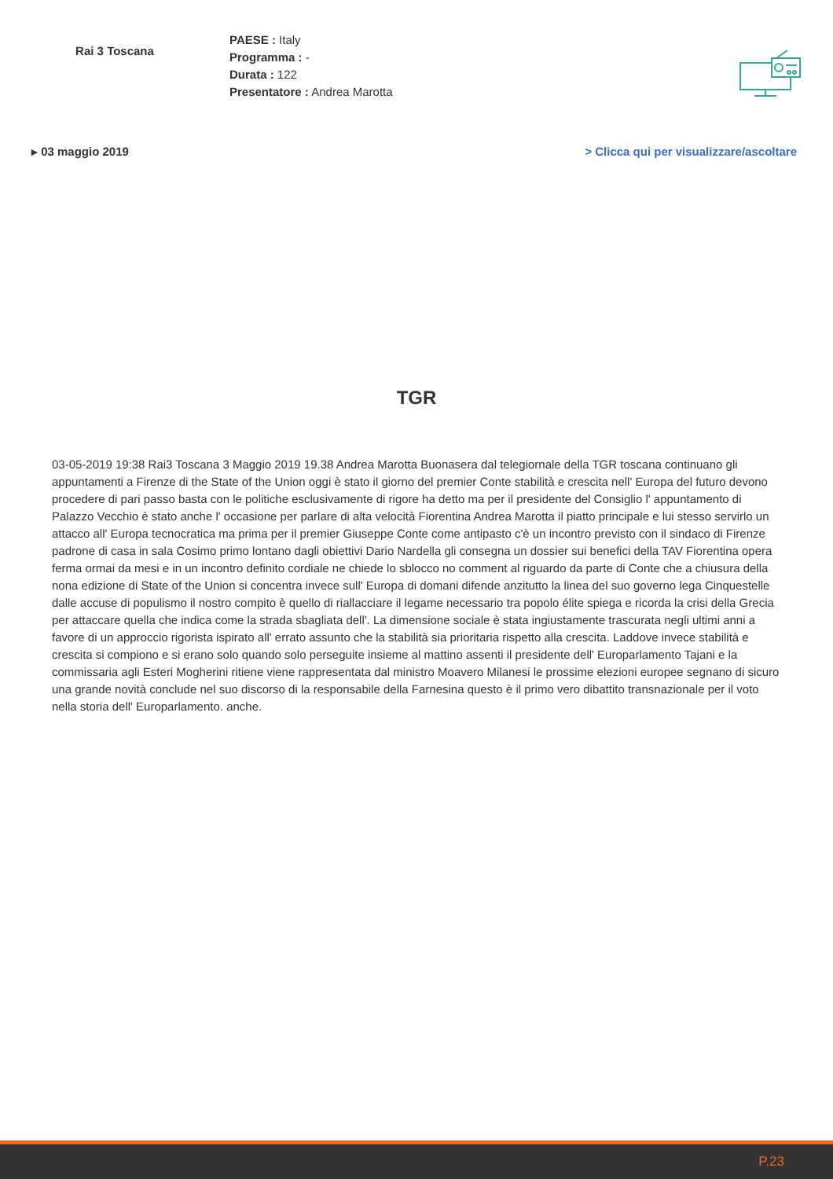Rai 3 Toscana
PAESE : Italy
Programma : -
Durata : 122
Presentatore : Andrea Marotta
▸ 03 maggio 2019 > Clicca qui per visualizzare/ascoltare
TGR
03-05-2019 19:38 Rai3 Toscana 3 Maggio 2019 19.38 Andrea Marotta Buonasera dal telegiornale della TGR toscana continuano gli appuntamenti a Firenze di the State of the Union oggi è stato il giorno del premier Conte stabilità e crescita nell' Europa del futuro devono procedere di pari passo basta con le politiche esclusivamente di rigore ha detto ma per il presidente del Consiglio l' appuntamento di Palazzo Vecchio è stato anche l' occasione per parlare di alta velocità Fiorentina Andrea Marotta il piatto principale e lui stesso servirlo un attacco all' Europa tecnocratica ma prima per il premier Giuseppe Conte come antipasto c'è un incontro previsto con il sindaco di Firenze padrone di casa in sala Cosimo primo lontano dagli obiettivi Dario Nardella gli consegna un dossier sui benefici della TAV Fiorentina opera ferma ormai da mesi e in un incontro definito cordiale ne chiede lo sblocco no comment al riguardo da parte di Conte che a chiusura della nona edizione di State of the Union si concentra invece sull' Europa di domani difende anzitutto la linea del suo governo lega Cinquestelle dalle accuse di populismo il nostro compito è quello di riallacciare il legame necessario tra popolo élite spiega e ricorda la crisi della Grecia per attaccare quella che indica come la strada sbagliata dell'. La dimensione sociale è stata ingiustamente trascurata negli ultimi anni a favore di un approccio rigorista ispirato all' errato assunto che la stabilità sia prioritaria rispetto alla crescita. Laddove invece stabilità e crescita si compiono e si erano solo quando solo perseguite insieme al mattino assenti il presidente dell' Europarlamento Tajani e la commissaria agli Esteri Mogherini ritiene viene rappresentata dal ministro Moavero Milanesi le prossime elezioni europee segnano di sicuro una grande novità conclude nel suo discorso di la responsabile della Farnesina questo è il primo vero dibattito transnazionale per il voto nella storia dell' Europarlamento. anche.
P.23